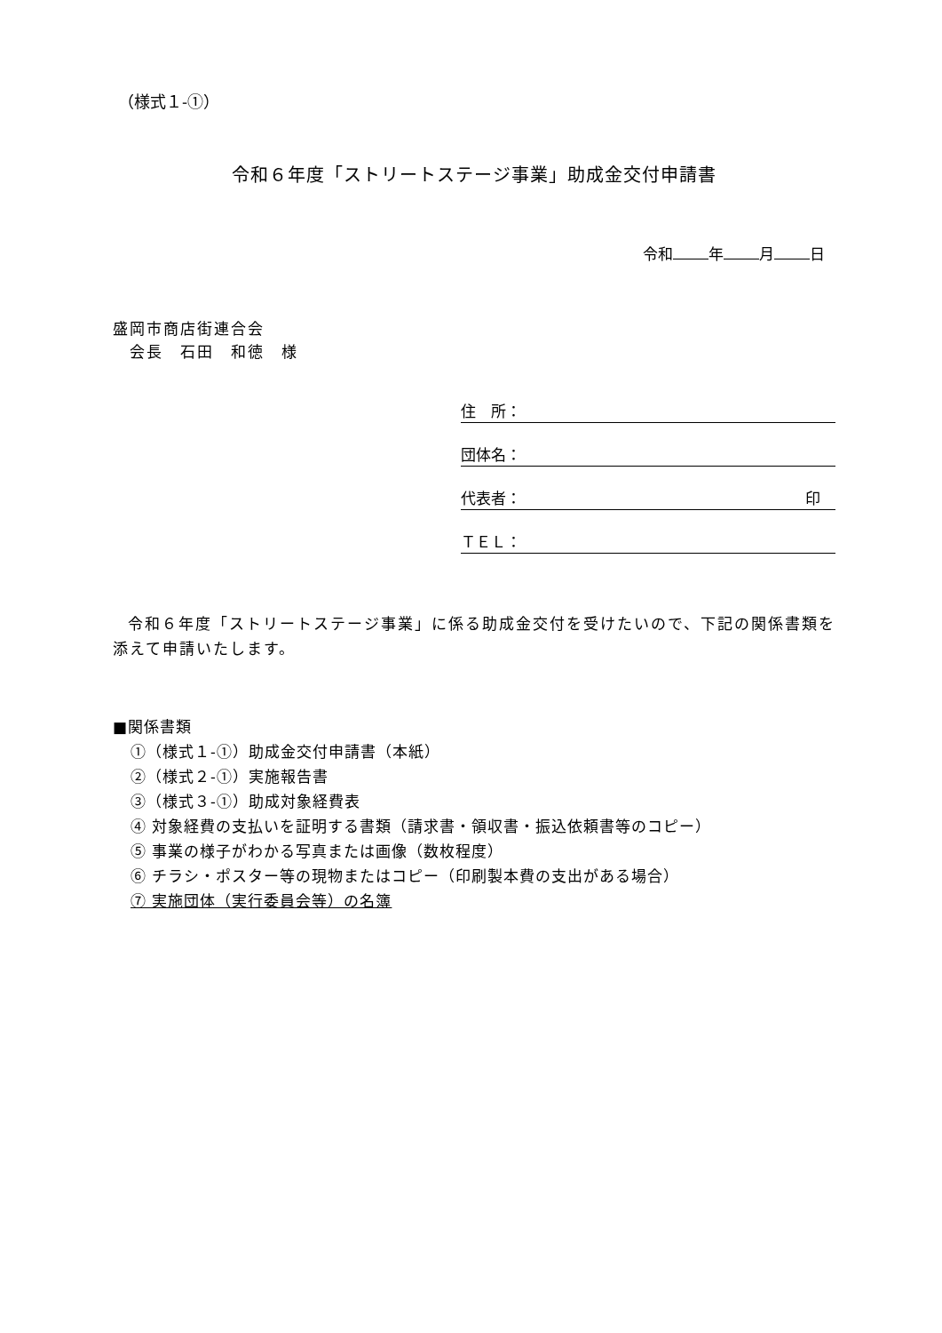（様式１-①）
令和６年度「ストリートステージ事業」助成金交付申請書
令和 年 月 日
盛岡市商店街連合会
　会長　石田　和徳　様
住　所：
団体名：
代表者： 印　
ＴＥＬ：
令和６年度「ストリートステージ事業」に係る助成金交付を受けたいので、下記の関係書類を添えて申請いたします。
■関係書類
①（様式１-①）助成金交付申請書（本紙）
②（様式２-①）実施報告書
③（様式３-①）助成対象経費表
④ 対象経費の支払いを証明する書類（請求書・領収書・振込依頼書等のコピー）
⑤ 事業の様子がわかる写真または画像（数枚程度）
⑥ チラシ・ポスター等の現物またはコピー（印刷製本費の支出がある場合）
⑦ 実施団体（実行委員会等）の名簿